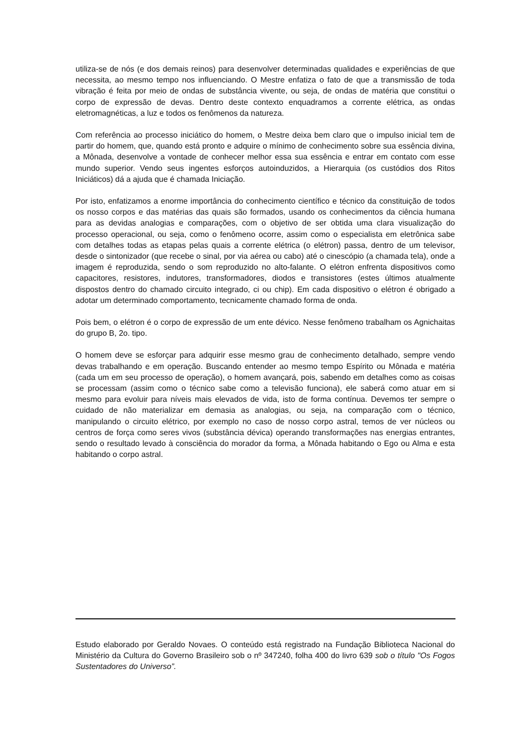utiliza-se de nós (e dos demais reinos) para desenvolver determinadas qualidades e experiências de que necessita, ao mesmo tempo nos influenciando. O Mestre enfatiza o fato de que a transmissão de toda vibração é feita por meio de ondas de substância vivente, ou seja, de ondas de matéria que constitui o corpo de expressão de devas. Dentro deste contexto enquadramos a corrente elétrica, as ondas eletromagnéticas, a luz e todos os fenômenos da natureza.
Com referência ao processo iniciático do homem, o Mestre deixa bem claro que o impulso inicial tem de partir do homem, que, quando está pronto e adquire o mínimo de conhecimento sobre sua essência divina, a Mônada, desenvolve a vontade de conhecer melhor essa sua essência e entrar em contato com esse mundo superior. Vendo seus ingentes esforços autoinduzidos, a Hierarquia (os custódios dos Ritos Iniciáticos) dá a ajuda que é chamada Iniciação.
Por isto, enfatizamos a enorme importância do conhecimento científico e técnico da constituição de todos os nosso corpos e das matérias das quais são formados, usando os conhecimentos da ciência humana para as devidas analogias e comparações, com o objetivo de ser obtida uma clara visualização do processo operacional, ou seja, como o fenômeno ocorre, assim como o especialista em eletrônica sabe com detalhes todas as etapas pelas quais a corrente elétrica (o elétron) passa, dentro de um televisor, desde o sintonizador (que recebe o sinal, por via aérea ou cabo) até o cinescópio (a chamada tela), onde a imagem é reproduzida, sendo o som reproduzido no alto-falante. O elétron enfrenta dispositivos como capacitores, resistores, indutores, transformadores, diodos e transistores (estes últimos atualmente dispostos dentro do chamado circuito integrado, ci ou chip). Em cada dispositivo o elétron é obrigado a adotar um determinado comportamento, tecnicamente chamado forma de onda.
Pois bem, o elétron é o corpo de expressão de um ente dévico. Nesse fenômeno trabalham os Agnichaitas do grupo B, 2o. tipo.
O homem deve se esforçar para adquirir esse mesmo grau de conhecimento detalhado, sempre vendo devas trabalhando e em operação. Buscando entender ao mesmo tempo Espírito ou Mônada e matéria (cada um em seu processo de operação), o homem avançará, pois, sabendo em detalhes como as coisas se processam (assim como o técnico sabe como a televisão funciona), ele saberá como atuar em si mesmo para evoluir para níveis mais elevados de vida, isto de forma contínua. Devemos ter sempre o cuidado de não materializar em demasia as analogias, ou seja, na comparação com o técnico, manipulando o circuito elétrico, por exemplo no caso de nosso corpo astral, temos de ver núcleos ou centros de força como seres vivos (substância dévica) operando transformações nas energias entrantes, sendo o resultado levado à consciência do morador da forma, a Mônada habitando o Ego ou Alma e esta habitando o corpo astral.
Estudo elaborado por Geraldo Novaes. O conteúdo está registrado na Fundação Biblioteca Nacional do Ministério da Cultura do Governo Brasileiro sob o nº 347240, folha 400 do livro 639 sob o título "Os Fogos Sustentadores do Universo”.